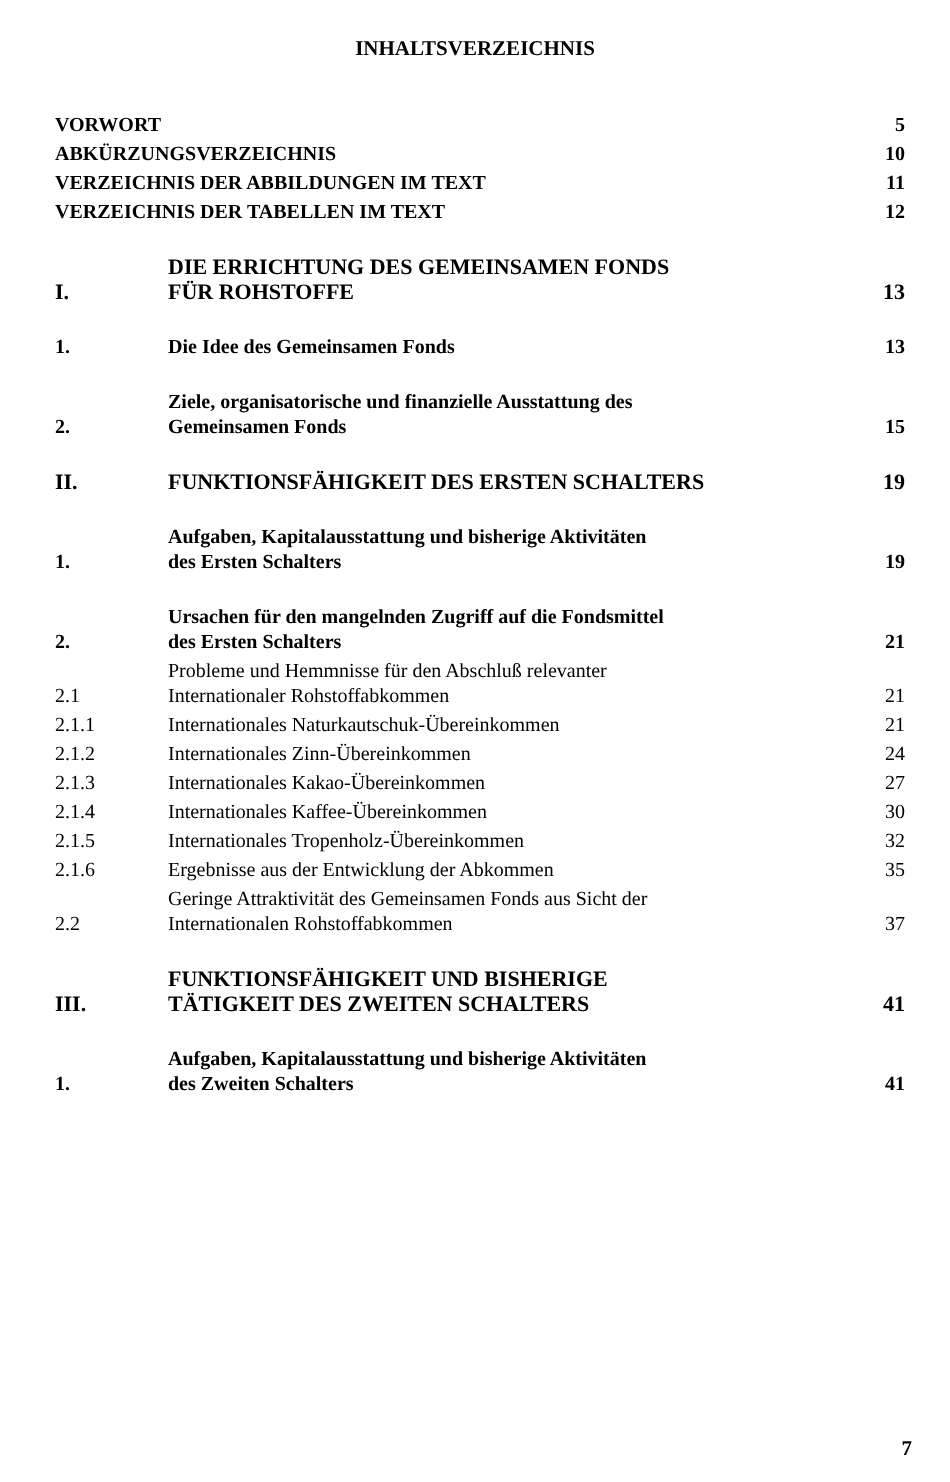INHALTSVERZEICHNIS
| VORWORT | | 5 |
| ABKÜRZUNGSVERZEICHNIS | | 10 |
| VERZEICHNIS DER ABBILDUNGEN IM TEXT | | 11 |
| VERZEICHNIS DER TABELLEN IM TEXT | | 12 |
| I. | DIE ERRICHTUNG DES GEMEINSAMEN FONDS FÜR ROHSTOFFE | 13 |
| 1. | Die Idee des Gemeinsamen Fonds | 13 |
| 2. | Ziele, organisatorische und finanzielle Ausstattung des Gemeinsamen Fonds | 15 |
| II. | FUNKTIONSFÄHIGKEIT DES ERSTEN SCHALTERS | 19 |
| 1. | Aufgaben, Kapitalausstattung und bisherige Aktivitäten des Ersten Schalters | 19 |
| 2. | Ursachen für den mangelnden Zugriff auf die Fondsmittel des Ersten Schalters | 21 |
| 2.1 | Probleme und Hemmnisse für den Abschluß relevanter Internationaler Rohstoffabkommen | 21 |
| 2.1.1 | Internationales Naturkautschuk-Übereinkommen | 21 |
| 2.1.2 | Internationales Zinn-Übereinkommen | 24 |
| 2.1.3 | Internationales Kakao-Übereinkommen | 27 |
| 2.1.4 | Internationales Kaffee-Übereinkommen | 30 |
| 2.1.5 | Internationales Tropenholz-Übereinkommen | 32 |
| 2.1.6 | Ergebnisse aus der Entwicklung der Abkommen | 35 |
| 2.2 | Geringe Attraktivität des Gemeinsamen Fonds aus Sicht der Internationalen Rohstoffabkommen | 37 |
| III. | FUNKTIONSFÄHIGKEIT UND BISHERIGE TÄTIGKEIT DES ZWEITEN SCHALTERS | 41 |
| 1. | Aufgaben, Kapitalausstattung und bisherige Aktivitäten des Zweiten Schalters | 41 |
7